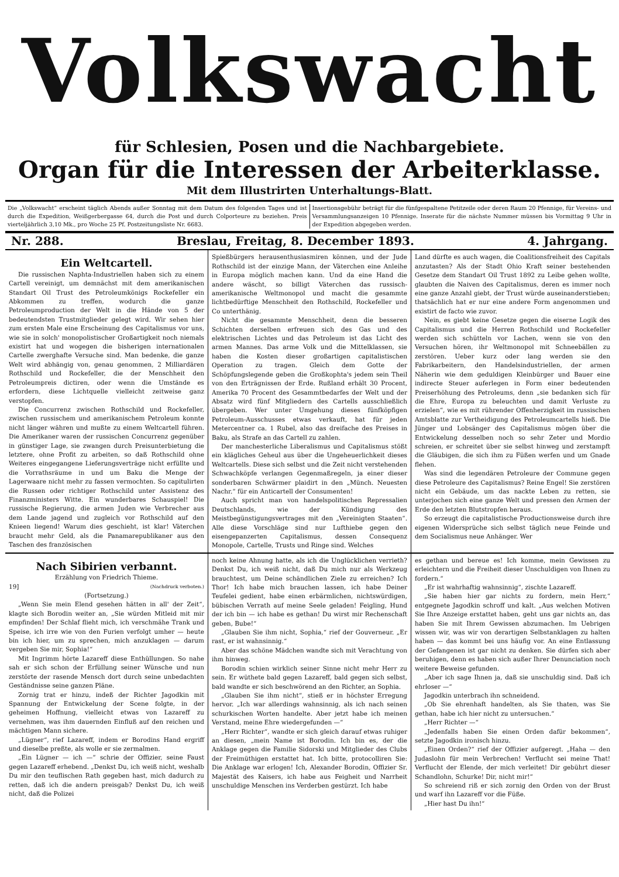Volkswacht
für Schlesien, Posen und die Nachbargebiete.
Organ für die Interessen der Arbeiterklasse.
Mit dem Illustrirten Unterhaltungs-Blatt.
Die „Volkswacht“ erscheint täglich Abends außer Sonntag mit dem Datum des folgenden Tages und ist durch die Expedition, Weißgerbergasse 64, durch die Post und durch Colporteure zu beziehen. Preis vierteljährlich 3,10 Mk., pro Woche 25 Pf. Postzeitungsliste Nr. 6683.
Insertionsgebühr beträgt für die fünfgespaltene Petitzeile oder deren Raum 20 Pfennige, für Vereins- und Versammlungsanzeigen 10 Pfennige. Inserate für die nächste Nummer müssen bis Vormittag 9 Uhr in der Expedition abgegeben werden.
Nr. 288. Breslau, Freitag, 8. December 1893. 4. Jahrgang.
Ein Weltcartell.
Die russischen Naphta-Industriellen haben sich zu einem Cartell vereinigt, um demnächst mit dem amerikanischen Standart Oil Trust des Petroleumkönigs Rockefeller ein Abkommen zu treffen, wodurch die ganze Petroleumproduction der Welt in die Hände von 5 der bedeutendsten Trustmitglieder gelegt wird. Wir sehen hier zum ersten Male eine Erscheinung des Capitalismus vor uns, wie sie in solch' monopolistischer Großartigkeit noch niemals existirt hat und wogegen die bisherigen internationalen Cartelle zwerghafte Versuche sind. Man bedenke, die ganze Welt wird abhängig von, genau genommen, 2 Milliardären Rothschild und Rockefeller, die der Menschheit den Petroleumpreis dictiren, oder wenn die Umstände es erfordern, diese Lichtquelle vielleicht zeitweise ganz verstopfen.
Die Concurrenz zwischen Rothschild und Rockefeller, zwischen russischem und amerikanischem Petroleum konnte nicht länger währen und mußte zu einem Weltcartell führen. Die Amerikaner waren der russischen Concurrenz gegenüber in günstiger Lage, sie zwangen durch Preisunterbietung die letztere, ohne Profit zu arbeiten, so daß Rothschild ohne Weiteres eingegangene Lieferungsverträge nicht erfüllte und die Vorrathsräume in und um Baku die Menge der Lagerwaare nicht mehr zu fassen vermochten. So capitulirten die Russen oder richtiger Rothschild unter Assistenz des Finanzministers Witte. Ein wunderbares Schauspiel! Die russische Regierung, die armen Juden wie Verbrecher aus dem Lande jagend und zugleich vor Rothschild auf den Knieen liegend! Warum dies geschieht, ist klar! Väterchen braucht mehr Geld, als die Panamarepublikaner aus den Taschen des französischen
Spießbürgers herausenthusiasmiren können, und der Jude Rothschild ist der einzige Mann, der Väterchen eine Anleihe in Europa möglich machen kann. Und da eine Hand die andere wäscht, so billigt Väterchen das russisch-amerikanische Weltmonopol und macht die gesammte lichtbedürftige Menschheit den Rothschild, Rockefeller und Co unterthänig.
Nicht die gesammte Menschheit, denn die besseren Schichten derselben erfreuen sich des Gas und des elektrischen Lichtes und das Petroleum ist das Licht des armen Mannes. Das arme Volk und die Mittelklassen, sie haben die Kosten dieser großartigen capitalistischen Operation zu tragen. Gleich dem Gotte der Schöpfungslegende geben die Großkophta's jedem sein Theil von den Erträgnissen der Erde. Rußland erhält 30 Procent, Amerika 70 Procent des Gesammtbedarfes der Welt und der Absatz wird fünf Mitgliedern des Cartells ausschließlich übergeben. Wer unter Umgehung dieses fünfköpfigen Petroleum-Ausschusses etwas verkauft, hat für jeden Metercentner ca. 1 Rubel, also das dreifache des Preises in Baku, als Strafe an das Cartell zu zahlen.
Der manchesterliche Liberalismus und Capitalismus stößt ein klägliches Geheul aus über die Ungeheuerlichkeit dieses Weltcartells. Diese sich selbst und die Zeit nicht verstehenden Schwachköpfe verlangen Gegenmaßregeln, ja einer dieser sonderbaren Schwärmer plaidirt in den „Münch. Neuesten Nachr.“ für ein Anticartell der Consumenten!
Auch spricht man von handelspolitischen Repressalien Deutschlands, wie der Kündigung des Meistbegünstigungsvertrages mit den „Vereinigten Staaten“. Alle diese Vorschläge sind nur Lufthiebe gegen den eisengepanzerten Capitalismus, dessen Consequenz Monopole, Cartelle, Trusts und Ringe sind. Welches
Land dürfte es auch wagen, die Coalitionsfreiheit des Capitals anzutasten? Als der Stadt Ohio Kraft seiner bestehenden Gesetze dem Standart Oil Trust 1892 zu Leibe gehen wollte, glaubten die Naiven des Capitalismus, deren es immer noch eine ganze Anzahl giebt, der Trust würde auseinanderstieben; thatsächlich hat er nur eine andere Form angenommen und existirt de facto wie zuvor.
Nein, es giebt keine Gesetze gegen die eiserne Logik des Capitalismus und die Herren Rothschild und Rockefeller werden sich schütteln vor Lachen, wenn sie von den Versuchen hören, ihr Weltmonopol mit Schneebällen zu zerstören. Ueber kurz oder lang werden sie den Fabrikarbeitern, den Handelsindustriellen, der armen Näherin wie dem geduldigen Kleinbürger und Bauer eine indirecte Steuer auferlegen in Form einer bedeutenden Preiserhöhung des Petroleums, denn „sie bedanken sich für die Ehre, Europa zu beleuchten und damit Verluste zu erzielen“, wie es mit rührender Offenherzigkeit im russischen Amtsblatte zur Vertheidigung des Petroleumcartells hieß. Die Jünger und Lobsänger des Capitalismus mögen über die Entwickelung desselben noch so sehr Zeter und Mordio schreien, er schreitet über sie selbst hinweg und zerstampft die Gläubigen, die sich ihm zu Füßen werfen und um Gnade flehen.
Was sind die legendären Petroleure der Commune gegen diese Petroleure des Capitalismus? Reine Engel! Sie zerstören nicht ein Gebäude, um das nackte Leben zu retten, sie unterjochen sich eine ganze Welt und pressen den Armen der Erde den letzten Blutstropfen heraus.
So erzeugt die capitalistische Productionsweise durch ihre eigenen Widersprüche sich selbst täglich neue Feinde und dem Socialismus neue Anhänger. Wer
Nach Sibirien verbannt.
Erzählung von Friedrich Thieme.
19] (Nachdruck verboten.)
(Fortsetzung.)
„Wenn Sie mein Elend gesehen hätten in all' der Zeit“, klagte sich Borodin weiter an, „Sie würden Mitleid mit mir empfinden! Der Schlaf flieht mich, ich verschmähe Trank und Speise, ich irre wie von den Furien verfolgt umher — heute bin ich hier, um zu sprechen, mich anzuklagen — darum vergeben Sie mir, Sophia!“
Mit Ingrimm hörte Lazareff diese Enthüllungen. So nahe sah er sich schon der Erfüllung seiner Wünsche und nun zerstörte der rasende Mensch dort durch seine unbedachten Geständnisse seine ganzen Pläne.
Zornig trat er hinzu, indeß der Richter Jagodkin mit Spannung der Entwickelung der Scene folgte, in der geheimen Hoffnung, vielleicht etwas von Lazareff zu vernehmen, was ihm dauernden Einfluß auf den reichen und mächtigen Mann sichere.
„Lügner“, rief Lazareff, indem er Borodins Hand ergriff und dieselbe preßte, als wolle er sie zermalmen.
„Ein Lügner — ich —“ schrie der Offizier, seine Faust gegen Lazareff erhebend. „Denkst Du, ich weiß nicht, weshalb Du mir den teuflischen Rath gegeben hast, mich dadurch zu retten, daß ich die andern preisgab? Denkst Du, ich weiß nicht, daß die Polizei
noch keine Ahnung hatte, als ich die Unglücklichen verrieth? Denkst Du, ich weiß nicht, daß Du mich nur als Werkzeug brauchtest, um Deine schändlichen Ziele zu erreichen? Ich Thor! Ich habe mich brauchen lassen, ich habe Deiner Teufelei gedient, habe einen erbärmlichen, nichtswürdigen, bübischen Verrath auf meine Seele geladen! Feigling, Hund der ich bin — ich habe es gethan! Du wirst mir Rechenschaft geben, Bube!“
„Glauben Sie ihm nicht, Sophia,“ rief der Gouverneur. „Er rast, er ist wahnsinnig.“
Aber das schöne Mädchen wandte sich mit Verachtung von ihm hinweg.
Borodin schien wirklich seiner Sinne nicht mehr Herr zu sein. Er wüthete bald gegen Lazareff, bald gegen sich selbst, bald wandte er sich beschwörend an den Richter, an Sophia.
„Glauben Sie ihm nicht“, stieß er in höchster Erregung hervor. „Ich war allerdings wahnsinnig, als ich nach seinen schurkischen Worten handelte. Aber jetzt habe ich meinen Verstand, meine Ehre wiedergefunden —“
„Herr Richter“, wandte er sich gleich darauf etwas ruhiger an diesen, „mein Name ist Borodin. Ich bin es, der die Anklage gegen die Familie Sidorski und Mitglieder des Clubs der Freimüthigen erstattet hat. Ich bitte, protocolliren Sie: Die Anklage war erlogen! Ich, Alexander Borodin, Offizier Sr. Majestät des Kaisers, ich habe aus Feigheit und Narrheit unschuldige Menschen ins Verderben gestürzt. Ich habe
es gethan und bereue es! Ich komme, mein Gewissen zu erleichtern und die Freiheit dieser Unschuldigen von Ihnen zu fordern.“
„Er ist wahrhaftig wahnsinnig“, zischte Lazareff.
„Sie haben hier gar nichts zu fordern, mein Herr,“ entgegnete Jagodkin schroff und kalt. „Aus welchen Motiven Sie Ihre Anzeige erstattet haben, geht uns gar nichts an, das haben Sie mit Ihrem Gewissen abzumachen. Im Uebrigen wissen wir, was wir von derartigen Selbstanklagen zu halten haben — das kommt bei uns häufig vor. An eine Entlassung der Gefangenen ist gar nicht zu denken. Sie dürfen sich aber beruhigen, denn es haben sich außer Ihrer Denunciation noch weitere Beweise gefunden.
„Aber ich sage Ihnen ja, daß sie unschuldig sind. Daß ich ehrloser —“
Jagodkin unterbrach ihn schneidend.
„Ob Sie ehrenhaft handelten, als Sie thaten, was Sie gethan, habe ich hier nicht zu untersuchen.“
„Herr Richter —“
„Jedenfalls haben Sie einen Orden dafür bekommen“, setzte Jagodkin ironisch hinzu.
„Einen Orden?“ rief der Offizier aufgeregt. „Haha — den Judaslohn für mein Verbrechen! Verflucht sei meine That! Verflucht der Elende, der mich verleitet! Dir gebührt dieser Schandlohn, Schurke! Dir, nicht mir!“
So schreiend riß er sich zornig den Orden von der Brust und warf ihn Lazareff vor die Füße.
„Hier hast Du ihn!“